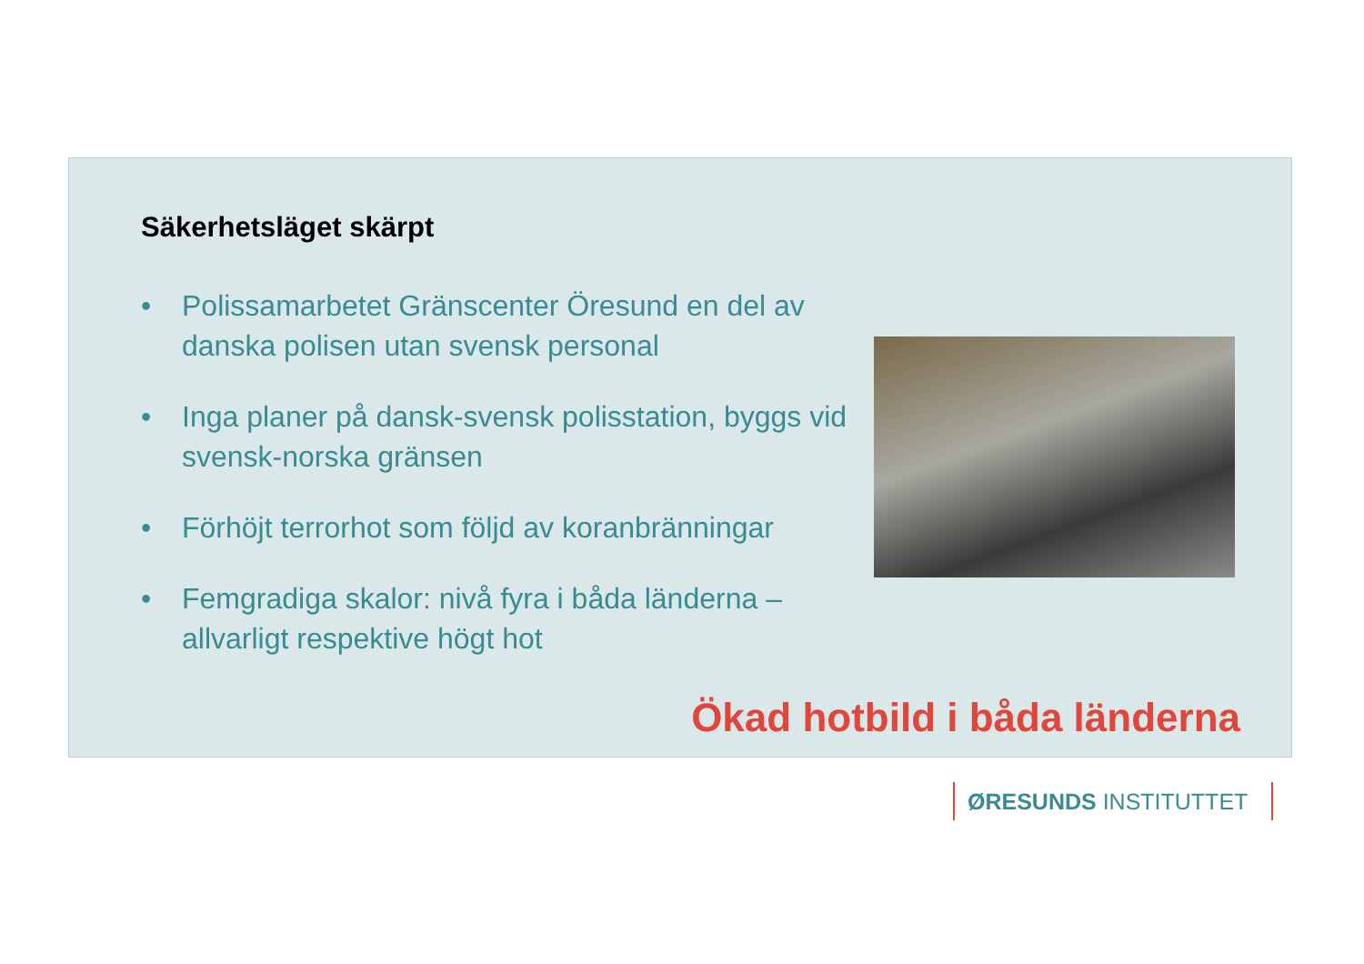Säkerhetsläget skärpt
• Polissamarbetet Gränscenter Öresund en del av danska polisen utan svensk personal
• Inga planer på dansk-svensk polisstation, byggs vid svensk-norska gränsen
• Förhöjt terrorhot som följd av koranbränningar
• Femgradiga skalor: nivå fyra i båda länderna – allvarligt respektive högt hot
Ökad hotbild i båda länderna
ØRESUNDS INSTITUTTET